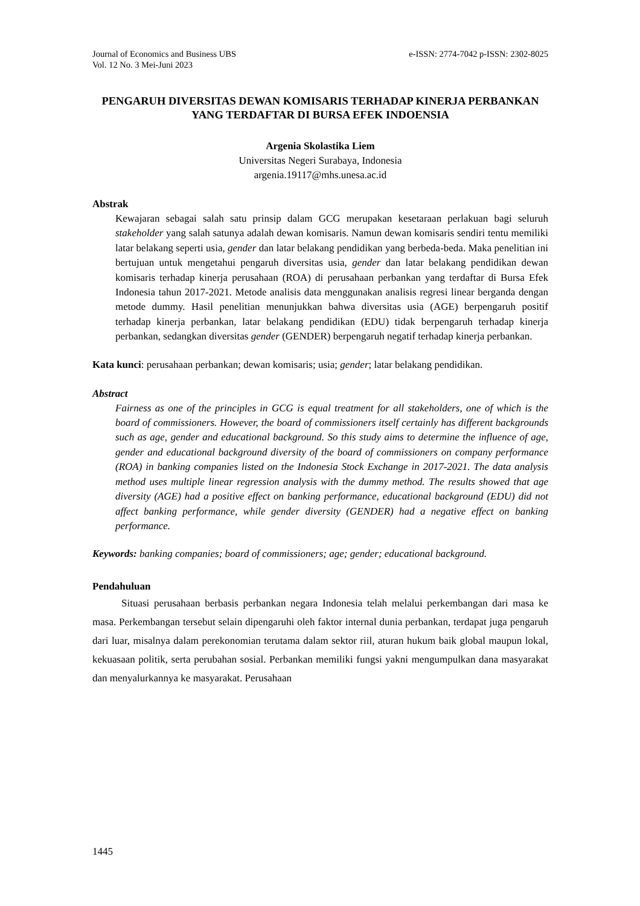Journal of Economics and Business UBS
Vol. 12 No. 3 Mei-Juni 2023
e-ISSN: 2774-7042 p-ISSN: 2302-8025
PENGARUH DIVERSITAS DEWAN KOMISARIS TERHADAP KINERJA PERBANKAN YANG TERDAFTAR DI BURSA EFEK INDOENSIA
Argenia Skolastika Liem
Universitas Negeri Surabaya, Indonesia
argenia.19117@mhs.unesa.ac.id
Abstrak
Kewajaran sebagai salah satu prinsip dalam GCG merupakan kesetaraan perlakuan bagi seluruh stakeholder yang salah satunya adalah dewan komisaris. Namun dewan komisaris sendiri tentu memiliki latar belakang seperti usia, gender dan latar belakang pendidikan yang berbeda-beda. Maka penelitian ini bertujuan untuk mengetahui pengaruh diversitas usia, gender dan latar belakang pendidikan dewan komisaris terhadap kinerja perusahaan (ROA) di perusahaan perbankan yang terdaftar di Bursa Efek Indonesia tahun 2017-2021. Metode analisis data menggunakan analisis regresi linear berganda dengan metode dummy. Hasil penelitian menunjukkan bahwa diversitas usia (AGE) berpengaruh positif terhadap kinerja perbankan, latar belakang pendidikan (EDU) tidak berpengaruh terhadap kinerja perbankan, sedangkan diversitas gender (GENDER) berpengaruh negatif terhadap kinerja perbankan.
Kata kunci: perusahaan perbankan; dewan komisaris; usia; gender; latar belakang pendidikan.
Abstract
Fairness as one of the principles in GCG is equal treatment for all stakeholders, one of which is the board of commissioners. However, the board of commissioners itself certainly has different backgrounds such as age, gender and educational background. So this study aims to determine the influence of age, gender and educational background diversity of the board of commissioners on company performance (ROA) in banking companies listed on the Indonesia Stock Exchange in 2017-2021. The data analysis method uses multiple linear regression analysis with the dummy method. The results showed that age diversity (AGE) had a positive effect on banking performance, educational background (EDU) did not affect banking performance, while gender diversity (GENDER) had a negative effect on banking performance.
Keywords: banking companies; board of commissioners; age; gender; educational background.
Pendahuluan
Situasi perusahaan berbasis perbankan negara Indonesia telah melalui perkembangan dari masa ke masa. Perkembangan tersebut selain dipengaruhi oleh faktor internal dunia perbankan, terdapat juga pengaruh dari luar, misalnya dalam perekonomian terutama dalam sektor riil, aturan hukum baik global maupun lokal, kekuasaan politik, serta perubahan sosial. Perbankan memiliki fungsi yakni mengumpulkan dana masyarakat dan menyalurkannya ke masyarakat. Perusahaan
1445